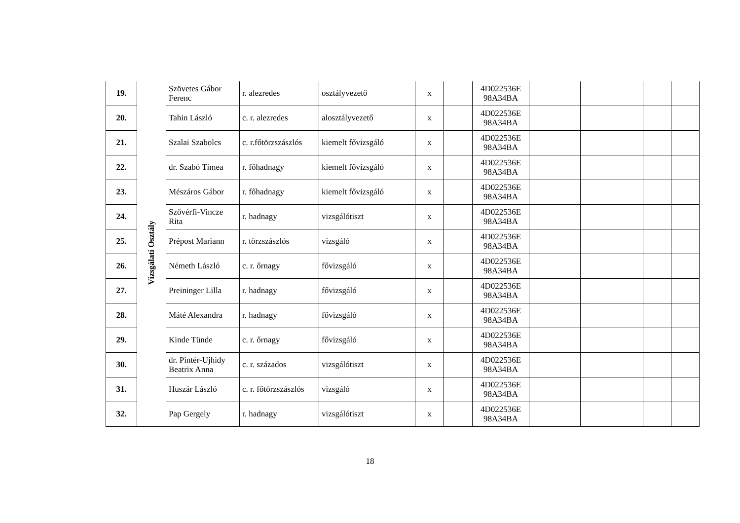| 19. | Vizsgálati Osztály | Szövetes Gábor Ferenc | r. alezredes | osztályvezető | x | | 4D022536E 98A34BA | | | | |
| 20. | | Tahin László | c. r. alezredes | alosztályvezető | x | | 4D022536E 98A34BA | | | | |
| 21. | | Szalai Szabolcs | c. r.főtörzszászlós | kiemelt fővizsgáló | x | | 4D022536E 98A34BA | | | | |
| 22. | | dr. Szabó Tímea | r. főhadnagy | kiemelt fővizsgáló | x | | 4D022536E 98A34BA | | | | |
| 23. | | Mészáros Gábor | r. főhadnagy | kiemelt fővizsgáló | x | | 4D022536E 98A34BA | | | | |
| 24. | | Szővérfi-Vincze Rita | r. hadnagy | vizsgálótiszt | x | | 4D022536E 98A34BA | | | | |
| 25. | | Prépost Mariann | r. törzszászlós | vizsgáló | x | | 4D022536E 98A34BA | | | | |
| 26. | | Németh László | c. r. őrnagy | fővizsgáló | x | | 4D022536E 98A34BA | | | | |
| 27. | | Preininger Lilla | r. hadnagy | fővizsgáló | x | | 4D022536E 98A34BA | | | | |
| 28. | | Máté Alexandra | r. hadnagy | fővizsgáló | x | | 4D022536E 98A34BA | | | | |
| 29. | | Kinde Tünde | c. r. őrnagy | fővizsgáló | x | | 4D022536E 98A34BA | | | | |
| 30. | | dr. Pintér-Ujhidy Beatrix Anna | c. r. százados | vizsgálótiszt | x | | 4D022536E 98A34BA | | | | |
| 31. | | Huszár László | c. r. főtörzszászlós | vizsgáló | x | | 4D022536E 98A34BA | | | | |
| 32. | | Pap Gergely | r. hadnagy | vizsgálótiszt | x | | 4D022536E 98A34BA | | | | |
18